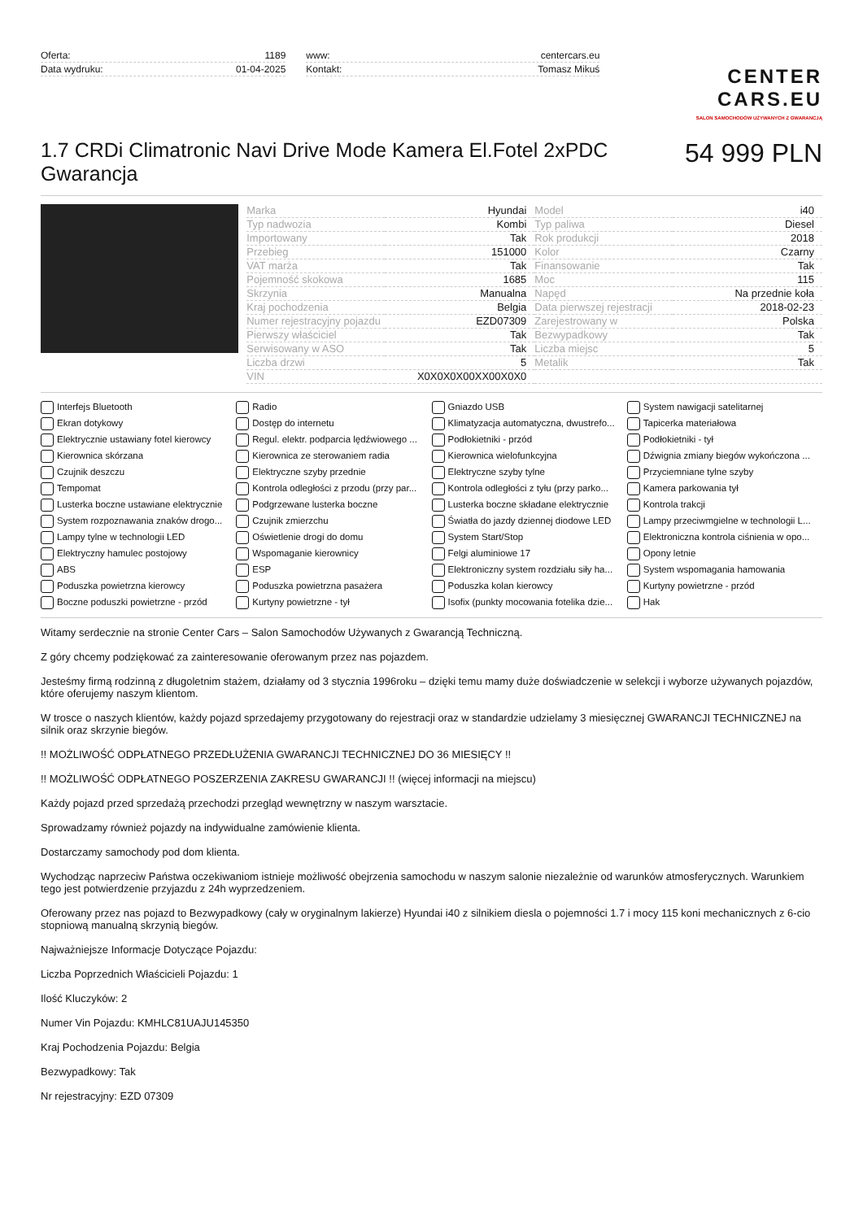Oferta: 1189
Data wydruku: 01-04-2025
www: centercars.eu
Kontakt: Tomasz Mikuś
CENTER CARS.EU
SALON SAMOCHODÓW UŻYWANYCH Z GWARANCJĄ
1.7 CRDi Climatronic Navi Drive Mode Kamera El.Fotel 2xPDC Gwarancja
54 999 PLN
| Marka | Hyundai | Model | i40 |
| Typ nadwozia | Kombi | Typ paliwa | Diesel |
| Importowany | Tak | Rok produkcji | 2018 |
| Przebieg | 151000 | Kolor | Czarny |
| VAT marża | Tak | Finansowanie | Tak |
| Pojemność skokowa | 1685 | Moc | 115 |
| Skrzynia | Manualna | Napęd | Na przednie koła |
| Kraj pochodzenia | Belgia | Data pierwszej rejestracji | 2018-02-23 |
| Numer rejestracyjny pojazdu | EZD07309 | Zarejestrowany w | Polska |
| Pierwszy właściciel | Tak | Bezwypadkowy | Tak |
| Serwisowany w ASO | Tak | Liczba miejsc | 5 |
| Liczba drzwi | 5 | Metalik | Tak |
| VIN | X0X0X0X00XX00X0X0 | | |
Interfejs Bluetooth Radio Gniazdo USB System nawigacji satelitarnej Ekran dotykowy Dostęp do internetu Klimatyzacja automatyczna, dwustrefo... Tapicerka materiałowa Elektrycznie ustawiany fotel kierowcy Regul. elektr. podparcia lędźwiowego ... Podłokietniki - przód Podłokietniki - tył Kierownica skórzana Kierownica ze sterowaniem radia Kierownica wielofunkcyjna Dźwignia zmiany biegów wykończona ... Czujnik deszczu Elektryczne szyby przednie Elektryczne szyby tylne Przyciemniane tylne szyby Tempomat Kontrola odległości z przodu (przy par... Kontrola odległości z tyłu (przy parko... Kamera parkowania tył Lusterka boczne ustawiane elektrycznie Podgrzewane lusterka boczne Lusterka boczne składane elektrycznie Kontrola trakcji System rozpoznawania znaków drogo... Czujnik zmierzchu Światła do jazdy dziennej diodowe LED Lampy przeciwmgielne w technologii L... Lampy tylne w technologii LED Oświetlenie drogi do domu System Start/Stop Elektroniczna kontrola ciśnienia w opo... Elektryczny hamulec postojowy Wspomaganie kierownicy Felgi aluminiowe 17 Opony letnie ABS ESP Elektroniczny system rozdziału siły ha... System wspomagania hamowania Poduszka powietrzna kierowcy Poduszka powietrzna pasażera Poduszka kolan kierowcy Kurtyny powietrzne - przód Boczne poduszki powietrzne - przód Kurtyny powietrzne - tył Isofix (punkty mocowania fotelika dzie... Hak
Witamy serdecznie na stronie Center Cars – Salon Samochodów Używanych z Gwarancją Techniczną.
Z góry chcemy podziękować za zainteresowanie oferowanym przez nas pojazdem.
Jesteśmy firmą rodzinną z długoletnim stażem, działamy od 3 stycznia 1996roku – dzięki temu mamy duże doświadczenie w selekcji i wyborze używanych pojazdów, które oferujemy naszym klientom.
W trosce o naszych klientów, każdy pojazd sprzedajemy przygotowany do rejestracji oraz w standardzie udzielamy 3 miesięcznej GWARANCJI TECHNICZNEJ na silnik oraz skrzynie biegów.
!! MOŻLIWOŚĆ ODPŁATNEGO PRZEDŁUŻENIA GWARANCJI TECHNICZNEJ DO 36 MIESIĘCY !!
!! MOŻLIWOŚĆ ODPŁATNEGO POSZERZENIA ZAKRESU GWARANCJI !! (więcej informacji na miejscu)
Każdy pojazd przed sprzedażą przechodzi przegląd wewnętrzny w naszym warsztacie.
Sprowadzamy również pojazdy na indywidualne zamówienie klienta.
Dostarczamy samochody pod dom klienta.
Wychodząc naprzeciw Państwa oczekiwaniom istnieje możliwość obejrzenia samochodu w naszym salonie niezależnie od warunków atmosferycznych. Warunkiem tego jest potwierdzenie przyjazdu z 24h wyprzedzeniem.
Oferowany przez nas pojazd to Bezwypadkowy (cały w oryginalnym lakierze) Hyundai i40 z silnikiem diesla o pojemności 1.7 i mocy 115 koni mechanicznych z 6-cio stopniową manualną skrzynią biegów.
Najważniejsze Informacje Dotyczące Pojazdu:
Liczba Poprzednich Właścicieli Pojazdu: 1
Ilość Kluczyków: 2
Numer Vin Pojazdu: KMHLC81UAJU145350
Kraj Pochodzenia Pojazdu: Belgia
Bezwypadkowy: Tak
Nr rejestracyjny: EZD 07309